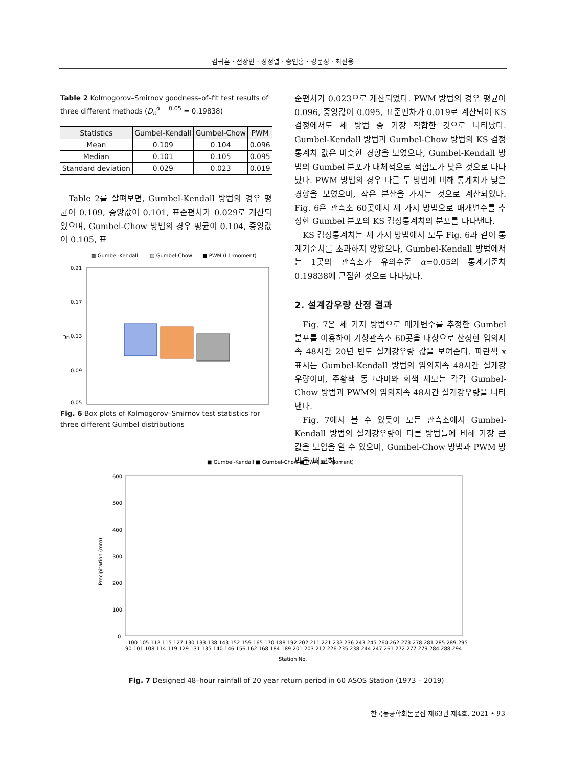김귀훈 · 전상민 · 장정렬 · 송인홍 · 강문성 · 최진용
Table 2 Kolmogorov–Smirnov goodness–of–fit test results of three different methods (D<sub>n</sub><sup>α = 0.05</sup> = 0.19838)
| Statistics | Gumbel-Kendall | Gumbel-Chow | PWM |
| --- | --- | --- | --- |
| Mean | 0.109 | 0.104 | 0.096 |
| Median | 0.101 | 0.105 | 0.095 |
| Standard deviation | 0.029 | 0.023 | 0.019 |
Table 2를 살펴보면, Gumbel-Kendall 방법의 경우 평균이 0.109, 중앙값이 0.101, 표준편차가 0.029로 계산되었으며, Gumbel-Chow 방법의 경우 평균이 0.104, 중앙값이 0.105, 표
▨ Gumbel-Kendall
▨ Gumbel-Chow
■ PWM (L1-moment)
0.21
0.17
0.13
0.09
0.05
Dn
Fig. 6 Box plots of Kolmogorov–Smirnov test statistics for three different Gumbel distributions
준편차가 0.023으로 계산되었다. PWM 방법의 경우 평균이 0.096, 중앙값이 0.095, 표준편차가 0.019로 계산되어 KS 검정에서도 세 방법 중 가장 적합한 것으로 나타났다. Gumbel-Kendall 방법과 Gumbel-Chow 방법의 KS 검정통계치 값은 비슷한 경향을 보였으나, Gumbel-Kendall 방법의 Gumbel 분포가 대체적으로 적합도가 낮은 것으로 나타났다. PWM 방법의 경우 다른 두 방법에 비해 통계치가 낮은 경향을 보였으며, 작은 분산을 가지는 것으로 계산되었다. Fig. 6은 관측소 60곳에서 세 가지 방법으로 매개변수를 추정한 Gumbel 분포의 KS 검정통계치의 분포를 나타낸다.
KS 검정통계치는 세 가지 방법에서 모두 Fig. 6과 같이 통계기준치를 초과하지 않았으나, Gumbel-Kendall 방법에서는 1곳의 관측소가 유의수준 α=0.05의 통계기준치 0.19838에 근접한 것으로 나타났다.
2. 설계강우량 산정 결과
Fig. 7은 세 가지 방법으로 매개변수를 추정한 Gumbel 분포를 이용하여 기상관측소 60곳을 대상으로 산정한 임의지속 48시간 20년 빈도 설계강우량 값을 보여준다. 파란색 x 표시는 Gumbel-Kendall 방법의 임의지속 48시간 설계강우량이며, 주황색 동그라미와 회색 세모는 각각 Gumbel-Chow 방법과 PWM의 임의지속 48시간 설계강우량을 나타낸다.
Fig. 7에서 볼 수 있듯이 모든 관측소에서 Gumbel-Kendall 방법의 설계강우량이 다른 방법들에 비해 가장 큰 값을 보임을 알 수 있으며, Gumbel-Chow 방법과 PWM 방법을 비교하
■ Gumbel-Kendall ■ Gumbel-Chow ■ PWM (L1-moment)
600
500
400
300
200
100
0
Precipitation (mm)
100 105 112 115 127 130 133 138 143 152 159 165 170 188 192 202 211 221 232 236 243 245 260 262 273 278 281 285 289 295
90 101 108 114 119 129 131 135 140 146 156 162 168 184 189 201 203 212 226 235 238 244 247 261 272 277 279 284 288 294
Station No.
Fig. 7 Designed 48–hour rainfall of 20 year return period in 60 ASOS Station (1973 – 2019)
한국농공학회논문집 제63권 제4호, 2021 • 93